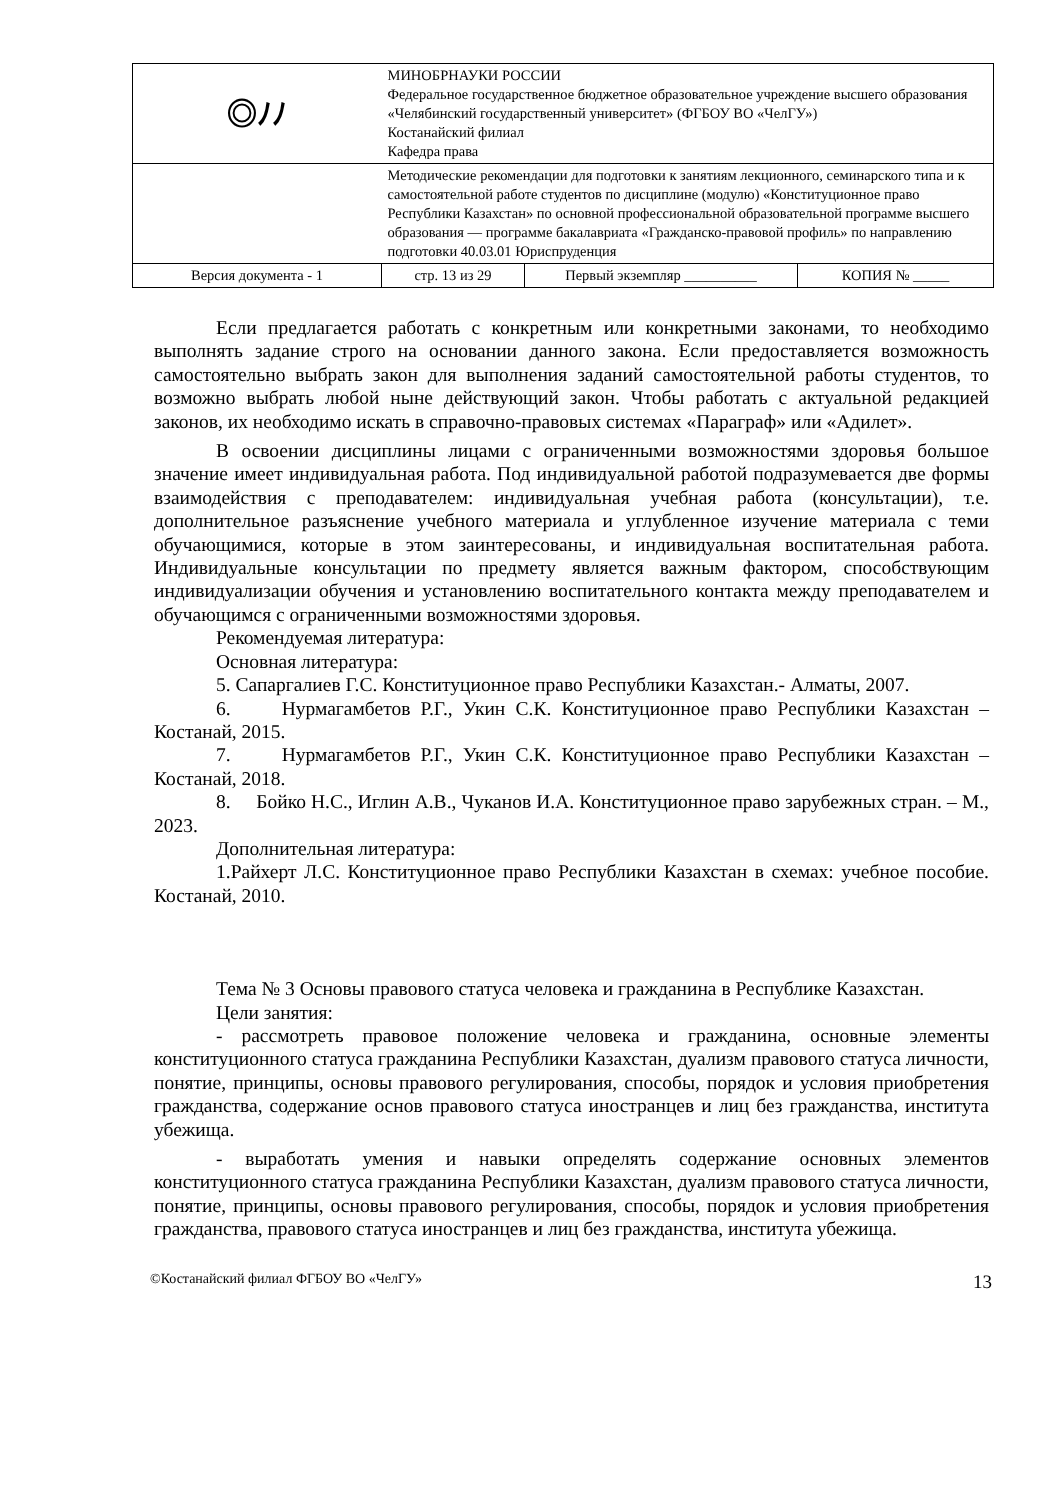| ◎ﾉﾉ | МИНОБРНАУКИ РОССИИ Федеральное государственное бюджетное образовательное учреждение высшего образования «Челябинский государственный университет» (ФГБОУ ВО «ЧелГУ») Костанайский филиал Кафедра права | | |
| | Методические рекомендации для подготовки к занятиям лекционного, семинарского типа и к самостоятельной работе студентов по дисциплине (модулю) «Конституционное право Республики Казахстан» по основной профессиональной образовательной программе высшего образования — программе бакалавриата «Гражданско-правовой профиль» по направлению подготовки 40.03.01 Юриспруденция | | |
| Версия документа - 1 | стр. 13 из 29 | Первый экземпляр __________ | КОПИЯ № _____ |
Если предлагается работать с конкретным или конкретными законами, то необходимо выполнять задание строго на основании данного закона. Если предоставляется возможность самостоятельно выбрать закон для выполнения заданий самостоятельной работы студентов, то возможно выбрать любой ныне действующий закон. Чтобы работать с актуальной редакцией законов, их необходимо искать в справочно-правовых системах «Параграф» или «Адилет».
В освоении дисциплины лицами с ограниченными возможностями здоровья большое значение имеет индивидуальная работа. Под индивидуальной работой подразумевается две формы взаимодействия с преподавателем: индивидуальная учебная работа (консультации), т.е. дополнительное разъяснение учебного материала и углубленное изучение материала с теми обучающимися, которые в этом заинтересованы, и индивидуальная воспитательная работа. Индивидуальные консультации по предмету является важным фактором, способствующим индивидуализации обучения и установлению воспитательного контакта между преподавателем и обучающимся с ограниченными возможностями здоровья.
Рекомендуемая литература:
Основная литература:
5. Сапаргалиев Г.С. Конституционное право Республики Казахстан.- Алматы, 2007.
6. Нурмагамбетов Р.Г., Укин С.К. Конституционное право Республики Казахстан – Костанай, 2015.
7. Нурмагамбетов Р.Г., Укин С.К. Конституционное право Республики Казахстан – Костанай, 2018.
8. Бойко Н.С., Иглин А.В., Чуканов И.А. Конституционное право зарубежных стран. – М., 2023.
Дополнительная литература:
1.Райхерт Л.С. Конституционное право Республики Казахстан в схемах: учебное пособие. Костанай, 2010.
Тема № 3 Основы правового статуса человека и гражданина в Республике Казахстан.
Цели занятия:
- рассмотреть правовое положение человека и гражданина, основные элементы конституционного статуса гражданина Республики Казахстан, дуализм правового статуса личности, понятие, принципы, основы правового регулирования, способы, порядок и условия приобретения гражданства, содержание основ правового статуса иностранцев и лиц без гражданства, института убежища.
- выработать умения и навыки определять содержание основных элементов конституционного статуса гражданина Республики Казахстан, дуализм правового статуса личности, понятие, принципы, основы правового регулирования, способы, порядок и условия приобретения гражданства, правового статуса иностранцев и лиц без гражданства, института убежища.
©Костанайский филиал ФГБОУ ВО «ЧелГУ» 13